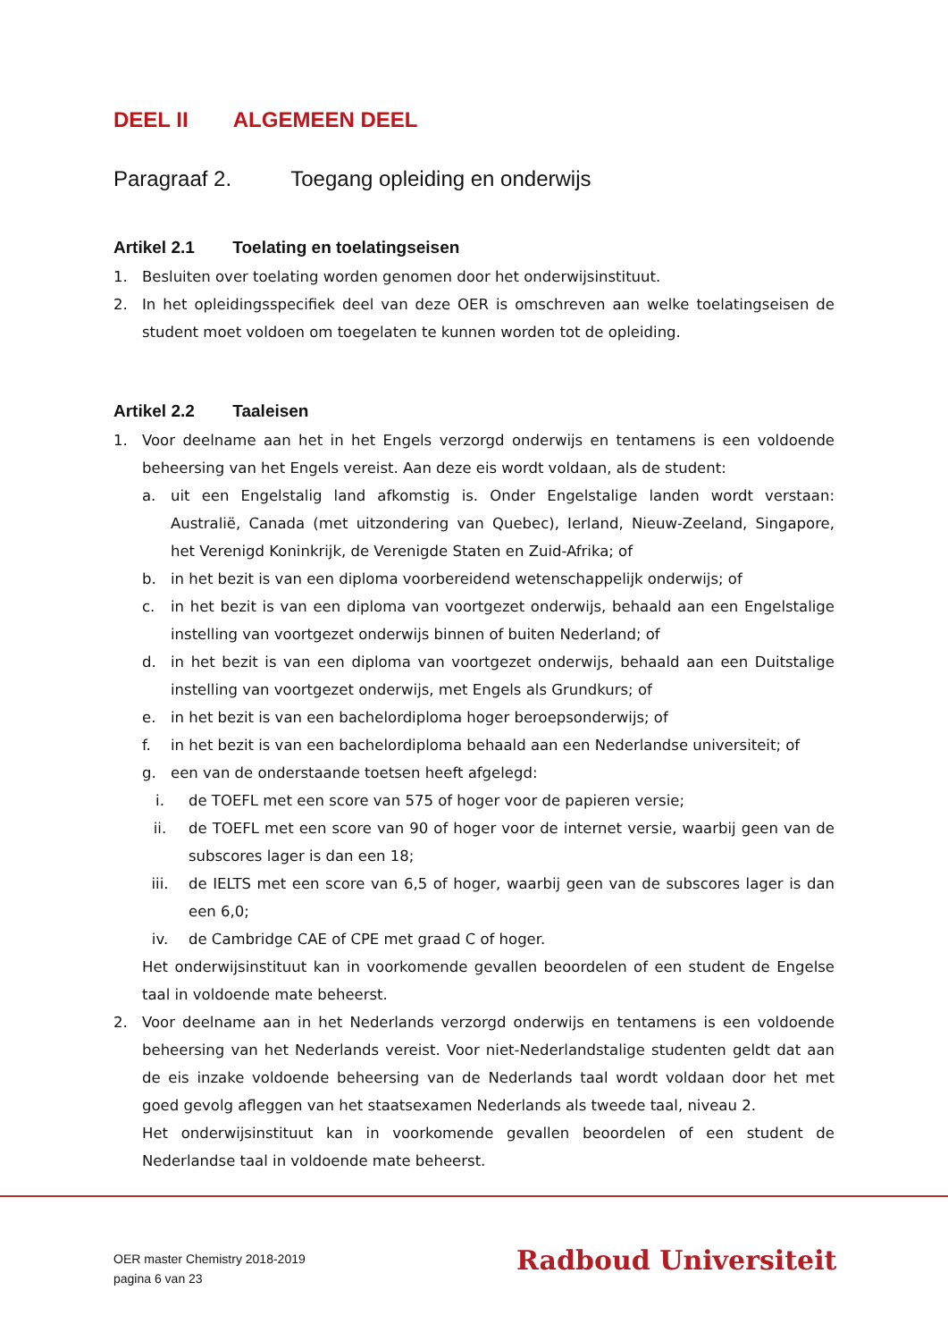DEEL II ALGEMEEN DEEL
Paragraaf 2. Toegang opleiding en onderwijs
Artikel 2.1 Toelating en toelatingseisen
1. Besluiten over toelating worden genomen door het onderwijsinstituut.
2. In het opleidingsspecifiek deel van deze OER is omschreven aan welke toelatingseisen de student moet voldoen om toegelaten te kunnen worden tot de opleiding.
Artikel 2.2 Taaleisen
1. Voor deelname aan het in het Engels verzorgd onderwijs en tentamens is een voldoende beheersing van het Engels vereist. Aan deze eis wordt voldaan, als de student:
a. uit een Engelstalig land afkomstig is. Onder Engelstalige landen wordt verstaan: Australië, Canada (met uitzondering van Quebec), Ierland, Nieuw-Zeeland, Singapore, het Verenigd Koninkrijk, de Verenigde Staten en Zuid-Afrika; of
b. in het bezit is van een diploma voorbereidend wetenschappelijk onderwijs; of
c. in het bezit is van een diploma van voortgezet onderwijs, behaald aan een Engelstalige instelling van voortgezet onderwijs binnen of buiten Nederland; of
d. in het bezit is van een diploma van voortgezet onderwijs, behaald aan een Duitstalige instelling van voortgezet onderwijs, met Engels als Grundkurs; of
e. in het bezit is van een bachelordiploma hoger beroepsonderwijs; of
f. in het bezit is van een bachelordiploma behaald aan een Nederlandse universiteit; of
g. een van de onderstaande toetsen heeft afgelegd:
i. de TOEFL met een score van 575 of hoger voor de papieren versie;
ii. de TOEFL met een score van 90 of hoger voor de internet versie, waarbij geen van de subscores lager is dan een 18;
iii. de IELTS met een score van 6,5 of hoger, waarbij geen van de subscores lager is dan een 6,0;
iv. de Cambridge CAE of CPE met graad C of hoger.
Het onderwijsinstituut kan in voorkomende gevallen beoordelen of een student de Engelse taal in voldoende mate beheerst.
2. Voor deelname aan in het Nederlands verzorgd onderwijs en tentamens is een voldoende beheersing van het Nederlands vereist. Voor niet-Nederlandstalige studenten geldt dat aan de eis inzake voldoende beheersing van de Nederlands taal wordt voldaan door het met goed gevolg afleggen van het staatsexamen Nederlands als tweede taal, niveau 2.
Het onderwijsinstituut kan in voorkomende gevallen beoordelen of een student de Nederlandse taal in voldoende mate beheerst.
OER master Chemistry 2018-2019
pagina 6 van 23
Radboud Universiteit